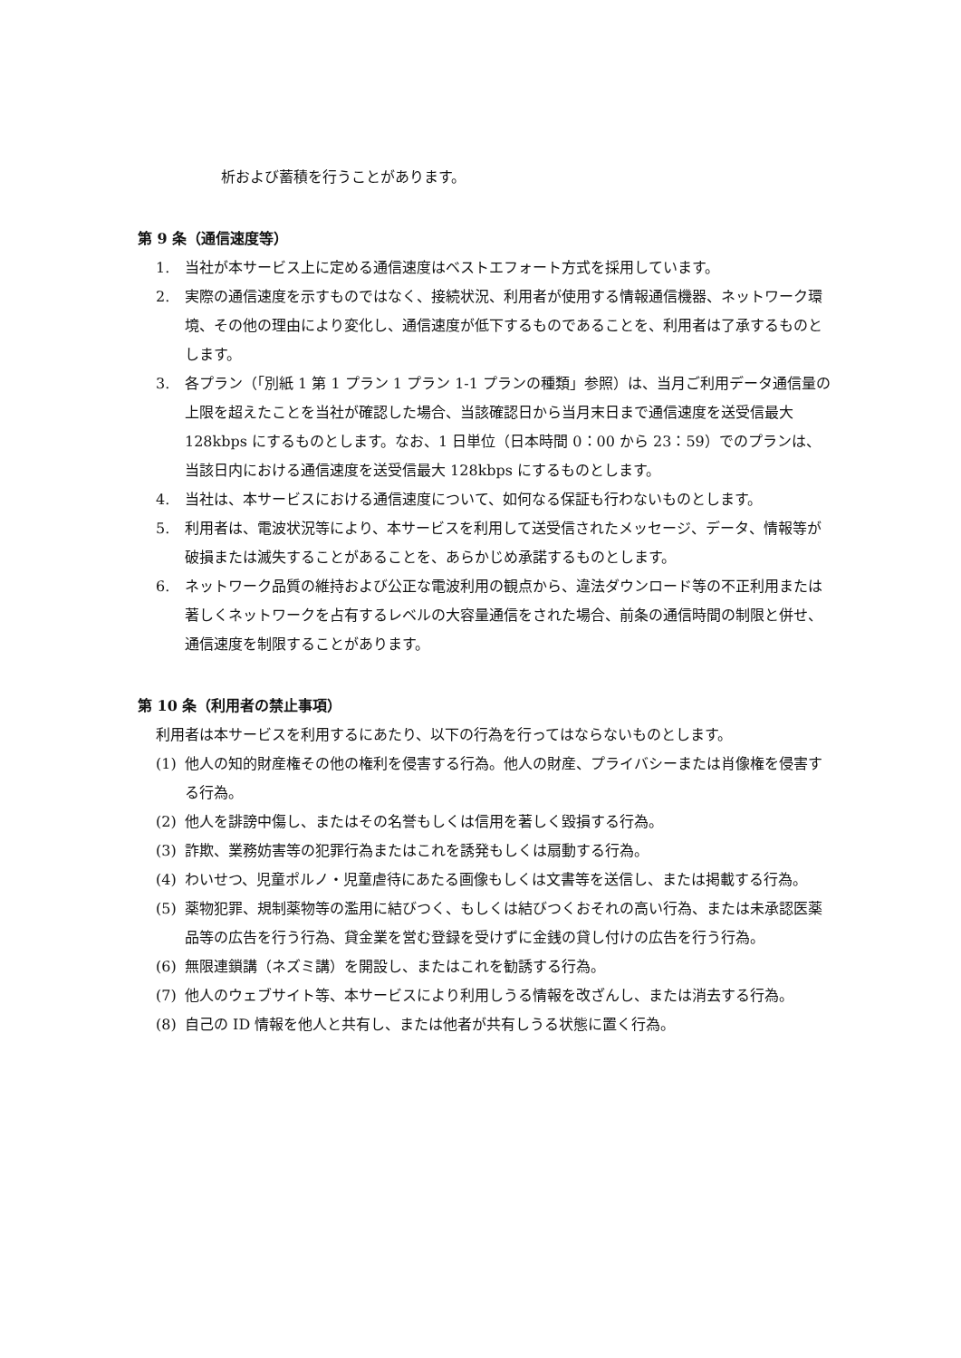析および蓄積を行うことがあります。
第 9 条（通信速度等）
1. 当社が本サービス上に定める通信速度はベストエフォート方式を採用しています。
2. 実際の通信速度を示すものではなく、接続状況、利用者が使用する情報通信機器、ネットワーク環境、その他の理由により変化し、通信速度が低下するものであることを、利用者は了承するものとします。
3. 各プラン（「別紙 1 第 1 プラン 1 プラン 1-1 プランの種類」参照）は、当月ご利用データ通信量の上限を超えたことを当社が確認した場合、当該確認日から当月末日まで通信速度を送受信最大 128kbps にするものとします。なお、1 日単位（日本時間 0：00 から 23：59）でのプランは、当該日内における通信速度を送受信最大 128kbps にするものとします。
4. 当社は、本サービスにおける通信速度について、如何なる保証も行わないものとします。
5. 利用者は、電波状況等により、本サービスを利用して送受信されたメッセージ、データ、情報等が破損または滅失することがあることを、あらかじめ承諾するものとします。
6. ネットワーク品質の維持および公正な電波利用の観点から、違法ダウンロード等の不正利用または著しくネットワークを占有するレベルの大容量通信をされた場合、前条の通信時間の制限と併せ、通信速度を制限することがあります。
第 10 条（利用者の禁止事項）
利用者は本サービスを利用するにあたり、以下の行為を行ってはならないものとします。
(1) 他人の知的財産権その他の権利を侵害する行為。他人の財産、プライバシーまたは肖像権を侵害する行為。
(2) 他人を誹謗中傷し、またはその名誉もしくは信用を著しく毀損する行為。
(3) 詐欺、業務妨害等の犯罪行為またはこれを誘発もしくは扇動する行為。
(4) わいせつ、児童ポルノ・児童虐待にあたる画像もしくは文書等を送信し、または掲載する行為。
(5) 薬物犯罪、規制薬物等の濫用に結びつく、もしくは結びつくおそれの高い行為、または未承認医薬品等の広告を行う行為、貸金業を営む登録を受けずに金銭の貸し付けの広告を行う行為。
(6) 無限連鎖講（ネズミ講）を開設し、またはこれを勧誘する行為。
(7) 他人のウェブサイト等、本サービスにより利用しうる情報を改ざんし、または消去する行為。
(8) 自己の ID 情報を他人と共有し、または他者が共有しうる状態に置く行為。